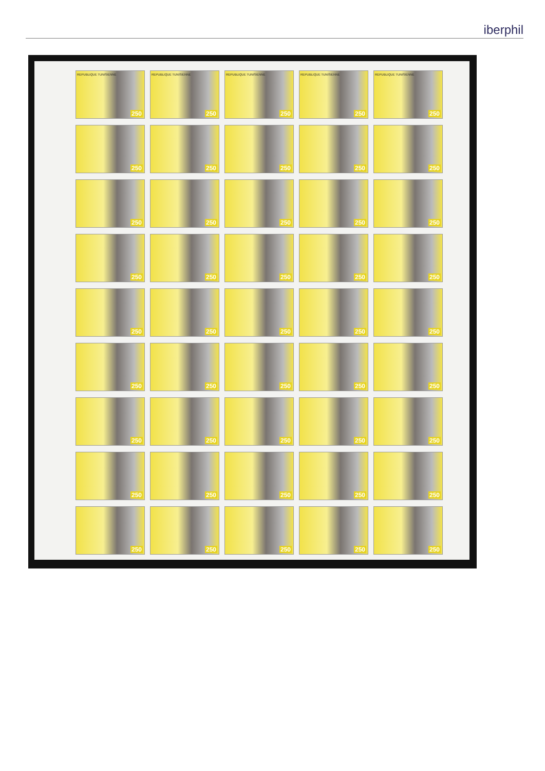iberphil
REPUBLIQUE TUNISIENNE
250
REPUBLIQUE TUNISIENNE
250
REPUBLIQUE TUNISIENNE
250
REPUBLIQUE TUNISIENNE
250
REPUBLIQUE TUNISIENNE
250
250
250
250
250
250
250
250
250
250
250
250
250
250
250
250
250
250
250
250
250
250
250
250
250
250
250
250
250
250
250
250
250
250
250
250
250
250
250
250
250